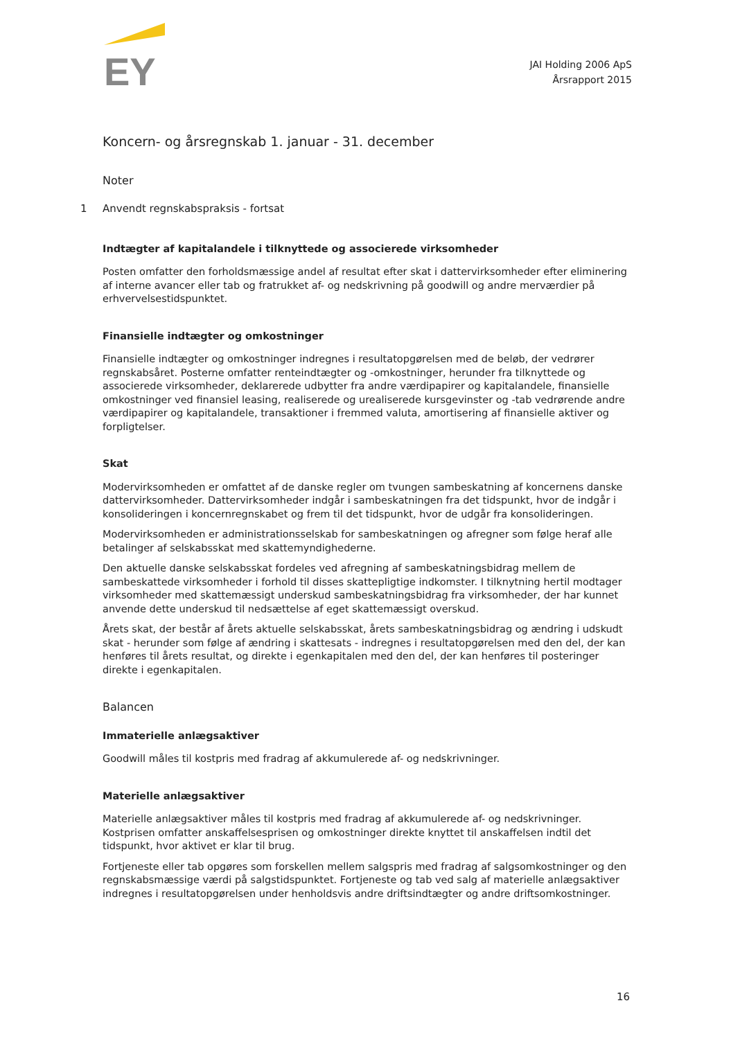EY
JAI Holding 2006 ApS
Årsrapport 2015
Koncern- og årsregnskab 1. januar - 31. december
Noter
1 Anvendt regnskabspraksis - fortsat
Indtægter af kapitalandele i tilknyttede og associerede virksomheder
Posten omfatter den forholdsmæssige andel af resultat efter skat i dattervirksomheder efter eliminering af interne avancer eller tab og fratrukket af- og nedskrivning på goodwill og andre merværdier på erhvervelsestidspunktet.
Finansielle indtægter og omkostninger
Finansielle indtægter og omkostninger indregnes i resultatopgørelsen med de beløb, der vedrører regnskabsåret. Posterne omfatter renteindtægter og -omkostninger, herunder fra tilknyttede og associerede virksomheder, deklarerede udbytter fra andre værdipapirer og kapitalandele, finansielle omkostninger ved finansiel leasing, realiserede og urealiserede kursgevinster og -tab vedrørende andre værdipapirer og kapitalandele, transaktioner i fremmed valuta, amortisering af finansielle aktiver og forpligtelser.
Skat
Modervirksomheden er omfattet af de danske regler om tvungen sambeskatning af koncernens danske dattervirksomheder. Dattervirksomheder indgår i sambeskatningen fra det tidspunkt, hvor de indgår i konsolideringen i koncernregnskabet og frem til det tidspunkt, hvor de udgår fra konsolideringen.
Modervirksomheden er administrationsselskab for sambeskatningen og afregner som følge heraf alle betalinger af selskabsskat med skattemyndighederne.
Den aktuelle danske selskabsskat fordeles ved afregning af sambeskatningsbidrag mellem de sambeskattede virksomheder i forhold til disses skattepligtige indkomster. I tilknytning hertil modtager virksomheder med skattemæssigt underskud sambeskatningsbidrag fra virksomheder, der har kunnet anvende dette underskud til nedsættelse af eget skattemæssigt overskud.
Årets skat, der består af årets aktuelle selskabsskat, årets sambeskatningsbidrag og ændring i udskudt skat - herunder som følge af ændring i skattesats - indregnes i resultatopgørelsen med den del, der kan henføres til årets resultat, og direkte i egenkapitalen med den del, der kan henføres til posteringer direkte i egenkapitalen.
Balancen
Immaterielle anlægsaktiver
Goodwill måles til kostpris med fradrag af akkumulerede af- og nedskrivninger.
Materielle anlægsaktiver
Materielle anlægsaktiver måles til kostpris med fradrag af akkumulerede af- og nedskrivninger. Kostprisen omfatter anskaffelsesprisen og omkostninger direkte knyttet til anskaffelsen indtil det tidspunkt, hvor aktivet er klar til brug.
Fortjeneste eller tab opgøres som forskellen mellem salgspris med fradrag af salgsomkostninger og den regnskabsmæssige værdi på salgstidspunktet. Fortjeneste og tab ved salg af materielle anlægsaktiver indregnes i resultatopgørelsen under henholdsvis andre driftsindtægter og andre driftsomkostninger.
16